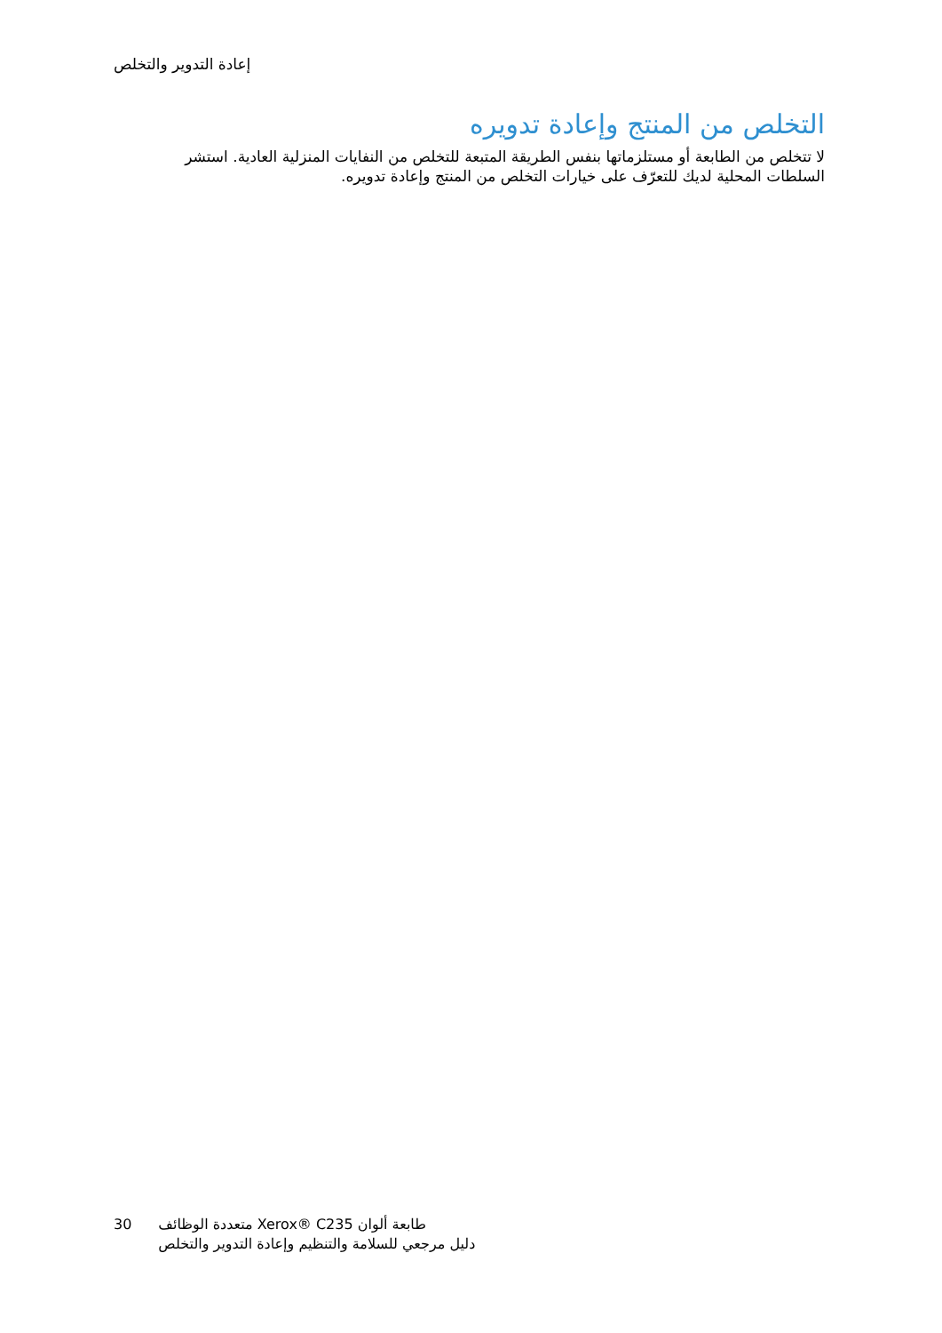إعادة التدوير والتخلص
التخلص من المنتج وإعادة تدويره
لا تتخلص من الطابعة أو مستلزماتها بنفس الطريقة المتبعة للتخلص من النفايات المنزلية العادية. استشر السلطات المحلية لديك للتعرّف على خيارات التخلص من المنتج وإعادة تدويره.
30 طابعة ألوان Xerox® C235 متعددة الوظائف
دليل مرجعي للسلامة والتنظيم وإعادة التدوير والتخلص